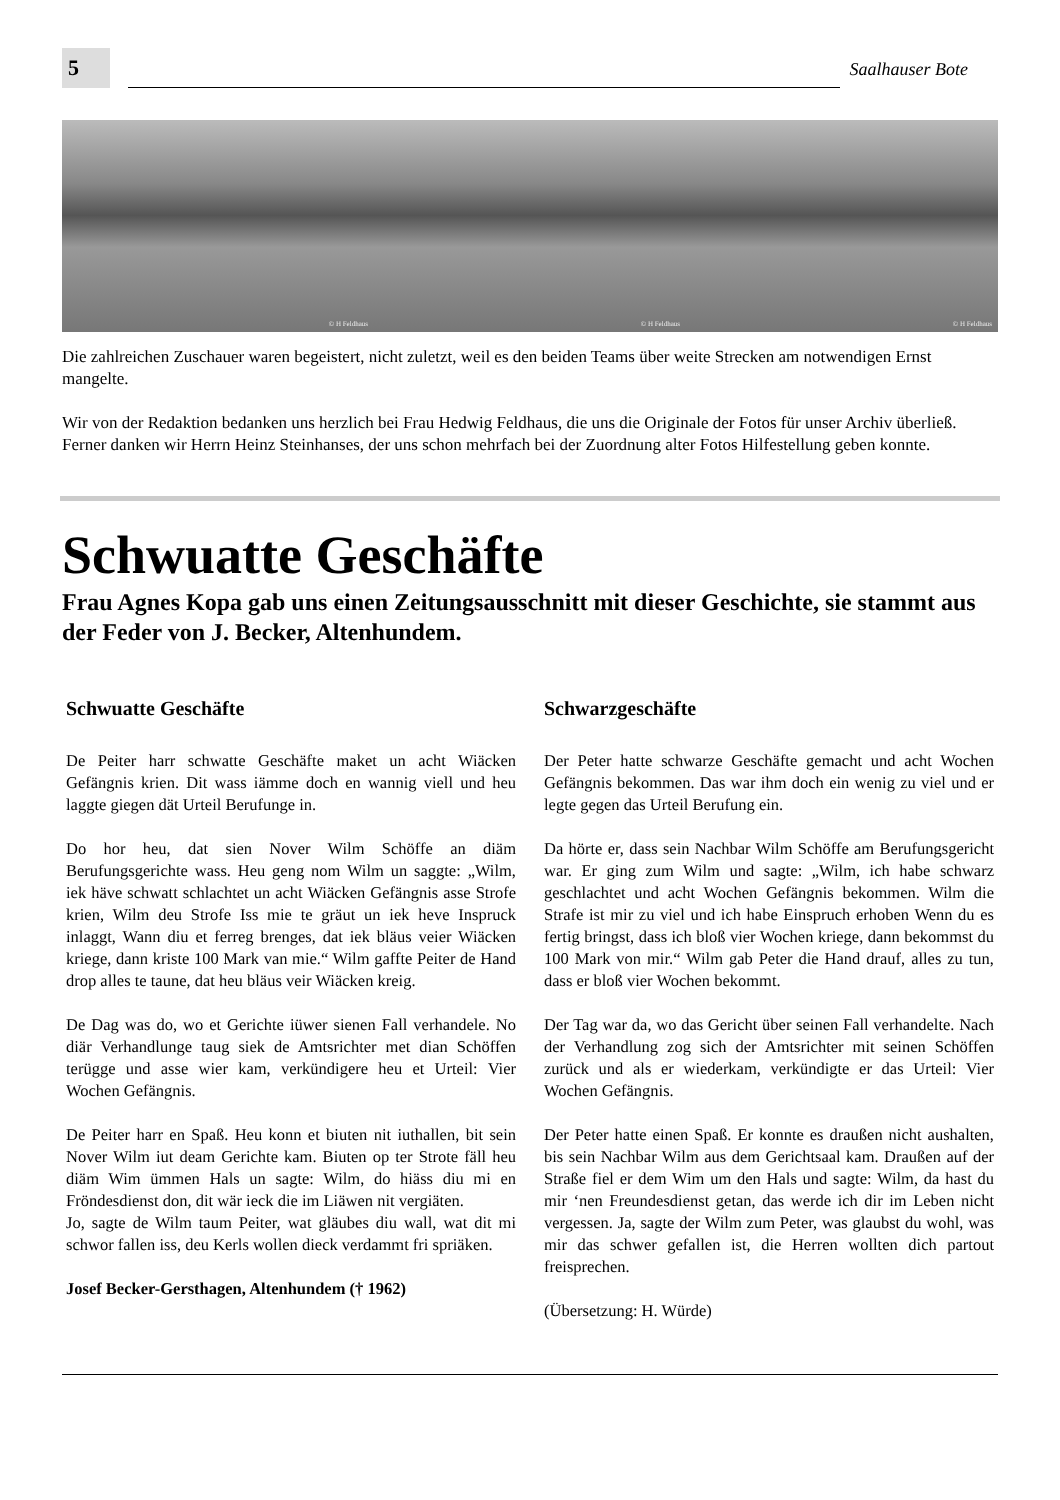5
Saalhauser Bote
© H Feldhaus
© H Feldhaus
© H Feldhaus
Die zahlreichen Zuschauer waren begeistert, nicht zuletzt, weil es den beiden Teams über weite Strecken am notwendigen Ernst mangelte.
Wir von der Redaktion bedanken uns herzlich bei Frau Hedwig Feldhaus, die uns die Originale der Fotos für unser Archiv überließ. Ferner danken wir Herrn Heinz Steinhanses, der uns schon mehrfach bei der Zuordnung alter Fotos Hilfestellung geben konnte.
Schwuatte Geschäfte
Frau Agnes Kopa gab uns einen Zeitungsausschnitt mit dieser Geschichte, sie stammt aus der Feder von J. Becker, Altenhundem.
Schwuatte Geschäfte
De Peiter harr schwatte Geschäfte maket un acht Wiäcken Gefängnis krien. Dit wass iämme doch en wannig viell und heu laggte giegen dät Urteil Berufunge in.
Do hor heu, dat sien Nover Wilm Schöffe an diäm Berufungsgerichte wass. Heu geng nom Wilm un saggte: „Wilm, iek häve schwatt schlachtet un acht Wiäcken Gefängnis asse Strofe krien, Wilm deu Strofe Iss mie te gräut un iek heve Inspruck inlaggt, Wann diu et ferreg brenges, dat iek bläus veier Wiäcken kriege, dann kriste 100 Mark van mie.“ Wilm gaffte Peiter de Hand drop alles te taune, dat heu bläus veir Wiäcken kreig.
De Dag was do, wo et Gerichte iüwer sienen Fall verhandele. No diär Verhandlunge taug siek de Amtsrichter met dian Schöffen terügge und asse wier kam, verkündigere heu et Urteil: Vier Wochen Gefängnis.
De Peiter harr en Spaß. Heu konn et biuten nit iuthallen, bit sein Nover Wilm iut deam Gerichte kam. Biuten op ter Strote fäll heu diäm Wim ümmen Hals un sagte: Wilm, do hiäss diu mi en Fröndesdienst don, dit wär ieck die im Liäwen nit vergiäten.
Jo, sagte de Wilm taum Peiter, wat gläubes diu wall, wat dit mi schwor fallen iss, deu Kerls wollen dieck verdammt fri spriäken.
Josef Becker-Gersthagen, Altenhundem († 1962)
Schwarzgeschäfte
Der Peter hatte schwarze Geschäfte gemacht und acht Wochen Gefängnis bekommen. Das war ihm doch ein wenig zu viel und er legte gegen das Urteil Berufung ein.
Da hörte er, dass sein Nachbar Wilm Schöffe am Berufungsgericht war. Er ging zum Wilm und sagte: „Wilm, ich habe schwarz geschlachtet und acht Wochen Gefängnis bekommen. Wilm die Strafe ist mir zu viel und ich habe Einspruch erhoben Wenn du es fertig bringst, dass ich bloß vier Wochen kriege, dann bekommst du 100 Mark von mir.“ Wilm gab Peter die Hand drauf, alles zu tun, dass er bloß vier Wochen bekommt.
Der Tag war da, wo das Gericht über seinen Fall verhandelte. Nach der Verhandlung zog sich der Amtsrichter mit seinen Schöffen zurück und als er wiederkam, verkündigte er das Urteil: Vier Wochen Gefängnis.
Der Peter hatte einen Spaß. Er konnte es draußen nicht aushalten, bis sein Nachbar Wilm aus dem Gerichtsaal kam. Draußen auf der Straße fiel er dem Wim um den Hals und sagte: Wilm, da hast du mir ‘nen Freundesdienst getan, das werde ich dir im Leben nicht vergessen. Ja, sagte der Wilm zum Peter, was glaubst du wohl, was mir das schwer gefallen ist, die Herren wollten dich partout freisprechen.
(Übersetzung: H. Würde)